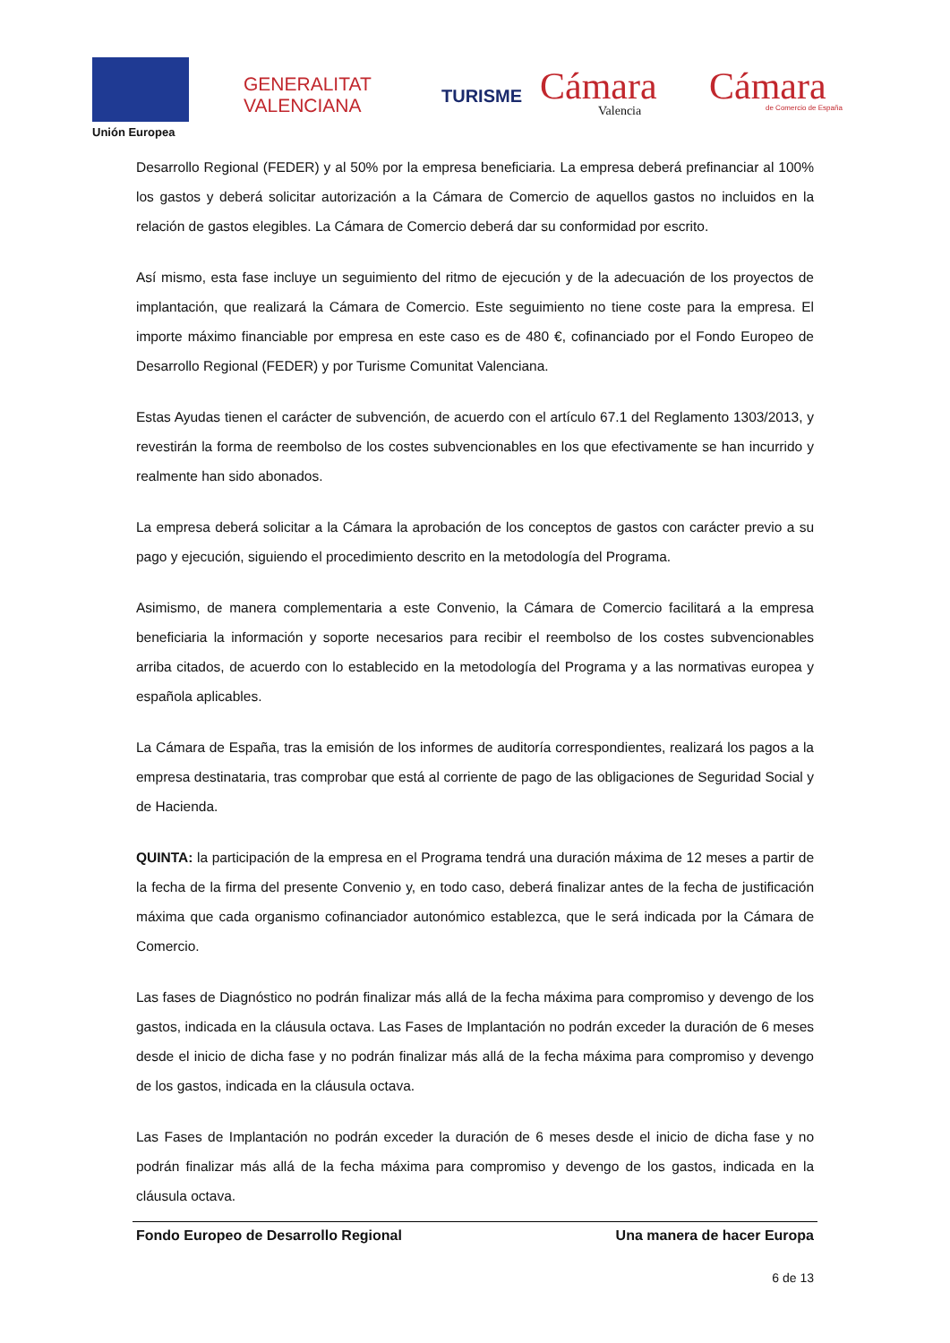Unión Europea
GENERALITAT
VALENCIANA
TURISME Cámara
Valencia
Cámara de Comercio de España
Desarrollo Regional (FEDER) y al 50% por la empresa beneficiaria. La empresa deberá prefinanciar al 100% los gastos y deberá solicitar autorización a la Cámara de Comercio de aquellos gastos no incluidos en la relación de gastos elegibles. La Cámara de Comercio deberá dar su conformidad por escrito.
Así mismo, esta fase incluye un seguimiento del ritmo de ejecución y de la adecuación de los proyectos de implantación, que realizará la Cámara de Comercio. Este seguimiento no tiene coste para la empresa. El importe máximo financiable por empresa en este caso es de 480 €, cofinanciado por el Fondo Europeo de Desarrollo Regional (FEDER) y por Turisme Comunitat Valenciana.
Estas Ayudas tienen el carácter de subvención, de acuerdo con el artículo 67.1 del Reglamento 1303/2013, y revestirán la forma de reembolso de los costes subvencionables en los que efectivamente se han incurrido y realmente han sido abonados.
La empresa deberá solicitar a la Cámara la aprobación de los conceptos de gastos con carácter previo a su pago y ejecución, siguiendo el procedimiento descrito en la metodología del Programa.
Asimismo, de manera complementaria a este Convenio, la Cámara de Comercio facilitará a la empresa beneficiaria la información y soporte necesarios para recibir el reembolso de los costes subvencionables arriba citados, de acuerdo con lo establecido en la metodología del Programa y a las normativas europea y española aplicables.
La Cámara de España, tras la emisión de los informes de auditoría correspondientes, realizará los pagos a la empresa destinataria, tras comprobar que está al corriente de pago de las obligaciones de Seguridad Social y de Hacienda.
QUINTA: la participación de la empresa en el Programa tendrá una duración máxima de 12 meses a partir de la fecha de la firma del presente Convenio y, en todo caso, deberá finalizar antes de la fecha de justificación máxima que cada organismo cofinanciador autonómico establezca, que le será indicada por la Cámara de Comercio.
Las fases de Diagnóstico no podrán finalizar más allá de la fecha máxima para compromiso y devengo de los gastos, indicada en la cláusula octava. Las Fases de Implantación no podrán exceder la duración de 6 meses desde el inicio de dicha fase y no podrán finalizar más allá de la fecha máxima para compromiso y devengo de los gastos, indicada en la cláusula octava.
Las Fases de Implantación no podrán exceder la duración de 6 meses desde el inicio de dicha fase y no podrán finalizar más allá de la fecha máxima para compromiso y devengo de los gastos, indicada en la cláusula octava.
Fondo Europeo de Desarrollo Regional Una manera de hacer Europa
6 de 13